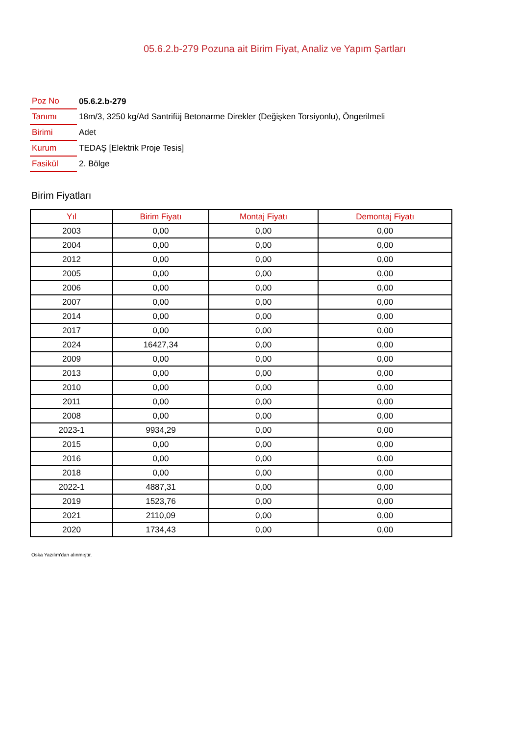05.6.2.b-279 Pozuna ait Birim Fiyat, Analiz ve Yapım Şartları
| Poz No | 05.6.2.b-279 |
| Tanımı | 18m/3, 3250 kg/Ad Santrifüj Betonarme Direkler (Değişken Torsiyonlu), Öngerilmeli |
| Birimi | Adet |
| Kurum | TEDAŞ [Elektrik Proje Tesis] |
| Fasikül | 2. Bölge |
Birim Fiyatları
| Yıl | Birim Fiyatı | Montaj Fiyatı | Demontaj Fiyatı |
| --- | --- | --- | --- |
| 2003 | 0,00 | 0,00 | 0,00 |
| 2004 | 0,00 | 0,00 | 0,00 |
| 2012 | 0,00 | 0,00 | 0,00 |
| 2005 | 0,00 | 0,00 | 0,00 |
| 2006 | 0,00 | 0,00 | 0,00 |
| 2007 | 0,00 | 0,00 | 0,00 |
| 2014 | 0,00 | 0,00 | 0,00 |
| 2017 | 0,00 | 0,00 | 0,00 |
| 2024 | 16427,34 | 0,00 | 0,00 |
| 2009 | 0,00 | 0,00 | 0,00 |
| 2013 | 0,00 | 0,00 | 0,00 |
| 2010 | 0,00 | 0,00 | 0,00 |
| 2011 | 0,00 | 0,00 | 0,00 |
| 2008 | 0,00 | 0,00 | 0,00 |
| 2023-1 | 9934,29 | 0,00 | 0,00 |
| 2015 | 0,00 | 0,00 | 0,00 |
| 2016 | 0,00 | 0,00 | 0,00 |
| 2018 | 0,00 | 0,00 | 0,00 |
| 2022-1 | 4887,31 | 0,00 | 0,00 |
| 2019 | 1523,76 | 0,00 | 0,00 |
| 2021 | 2110,09 | 0,00 | 0,00 |
| 2020 | 1734,43 | 0,00 | 0,00 |
Oska Yazılım'dan alınmıştır.